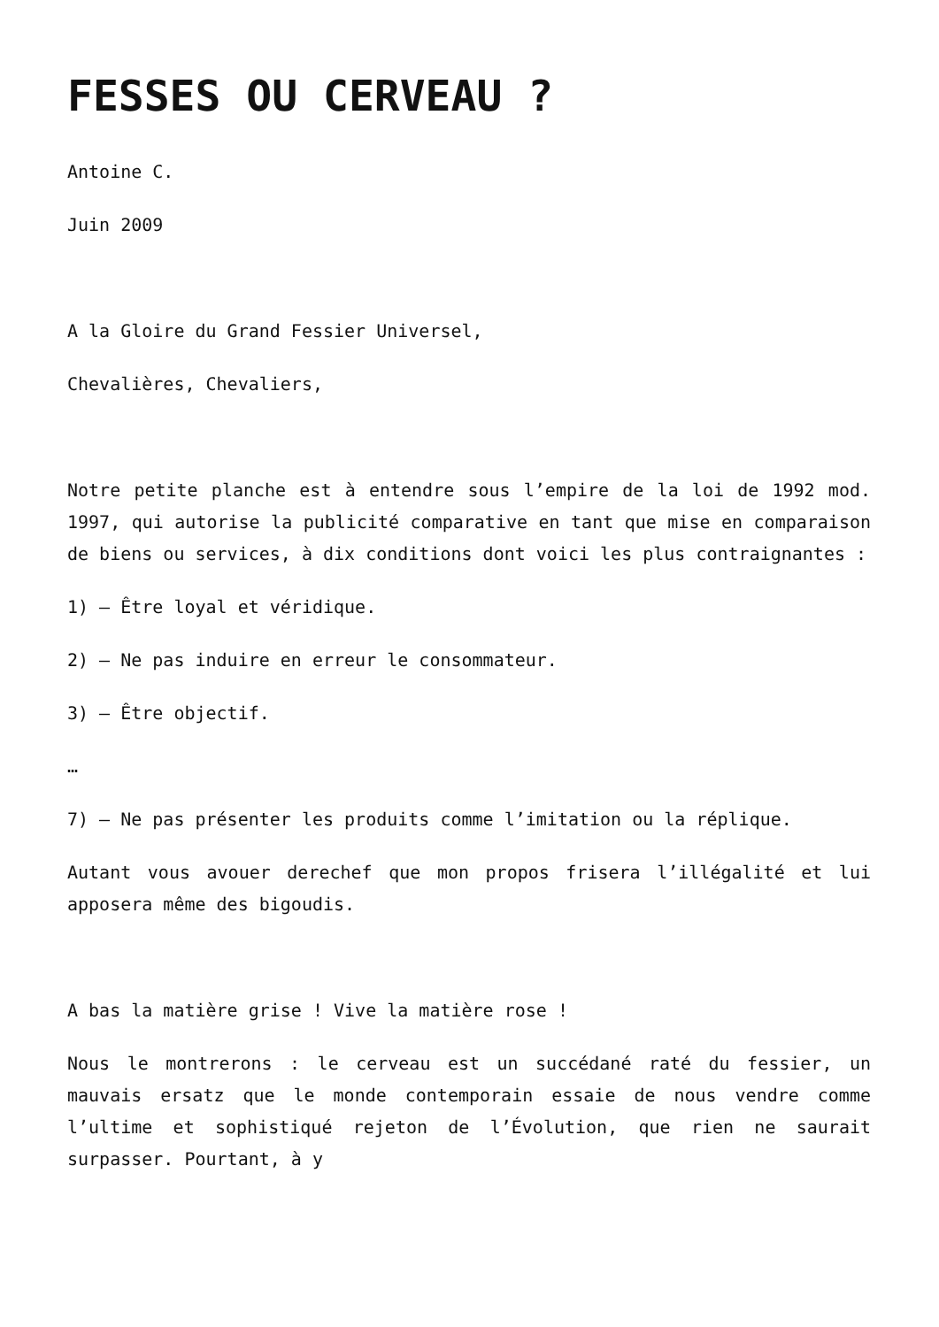FESSES OU CERVEAU ?
Antoine C.
Juin 2009
A la Gloire du Grand Fessier Universel,
Chevalières, Chevaliers,
Notre petite planche est à entendre sous l’empire de la loi de 1992 mod. 1997, qui autorise la publicité comparative en tant que mise en comparaison de biens ou services, à dix conditions dont voici les plus contraignantes :
1) – Être loyal et véridique.
2) – Ne pas induire en erreur le consommateur.
3) – Être objectif.
…
7) – Ne pas présenter les produits comme l’imitation ou la réplique.
Autant vous avouer derechef que mon propos frisera l’illégalité et lui apposera même des bigoudis.
A bas la matière grise ! Vive la matière rose !
Nous le montrerons : le cerveau est un succédané raté du fessier, un mauvais ersatz que le monde contemporain essaie de nous vendre comme l’ultime et sophistiqué rejeton de l’Évolution, que rien ne saurait surpasser. Pourtant, à y